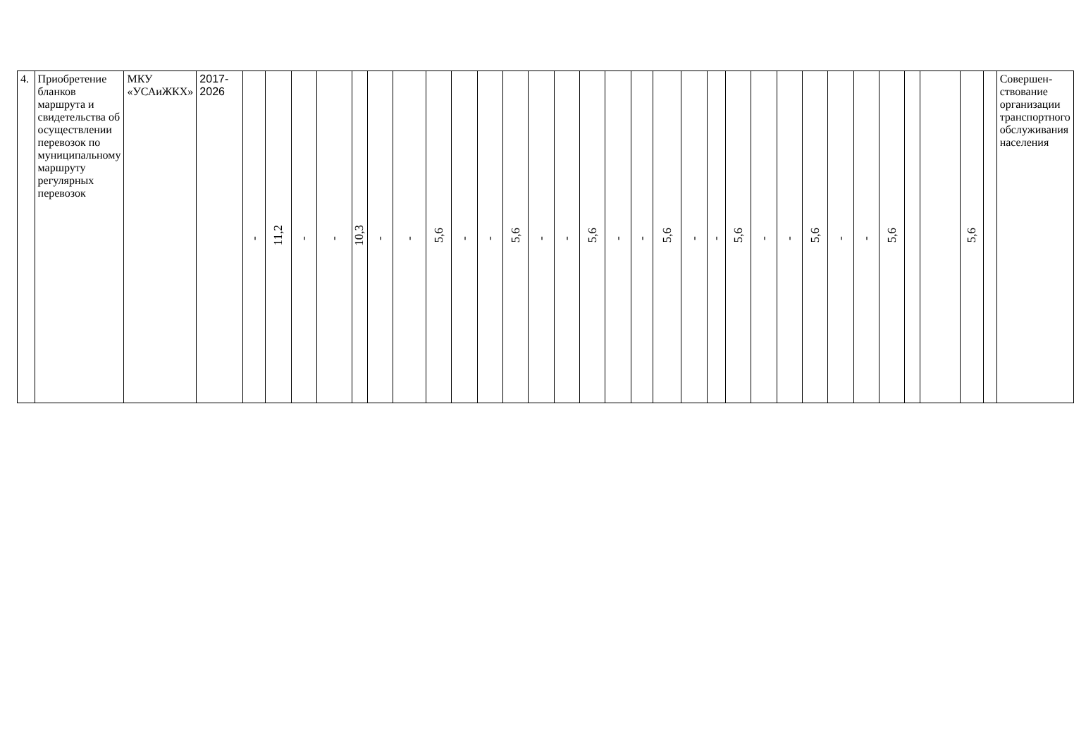| 4. | Приобретение бланков маршрута и свидетельства об осуществлении перевозок по муниципальному маршруту регулярных перевозок | МКУ «УСАиЖКХ» | 2017-2026 | - | 11,2 | - | - | 10,3 | - | - | 5,6 | - | - | 5,6 | - | - | 5,6 | - | - | 5,6 | - | - | 5,6 | - | - | 5,6 | - | - | 5,6 | | | 5,6 | | Совершен-ствование организации транспортного обслуживания населения |